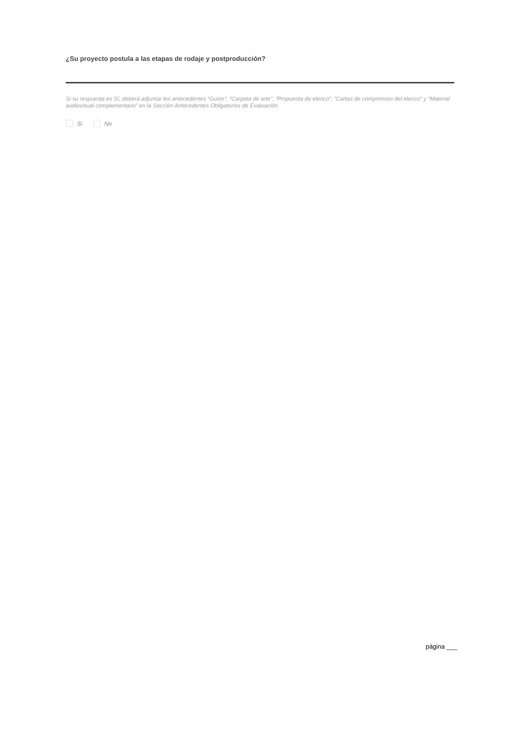¿Su proyecto postula a las etapas de rodaje y postproducción?
Si su respuesta es Sí, deberá adjuntar los antecedentes “Guion”, “Carpeta de arte”, “Propuesta de elenco”, “Cartas de compromiso del elenco” y “Material audiovisual complementario” en la Sección Antecedentes Obligatorios de Evaluación.
Si No
página ___